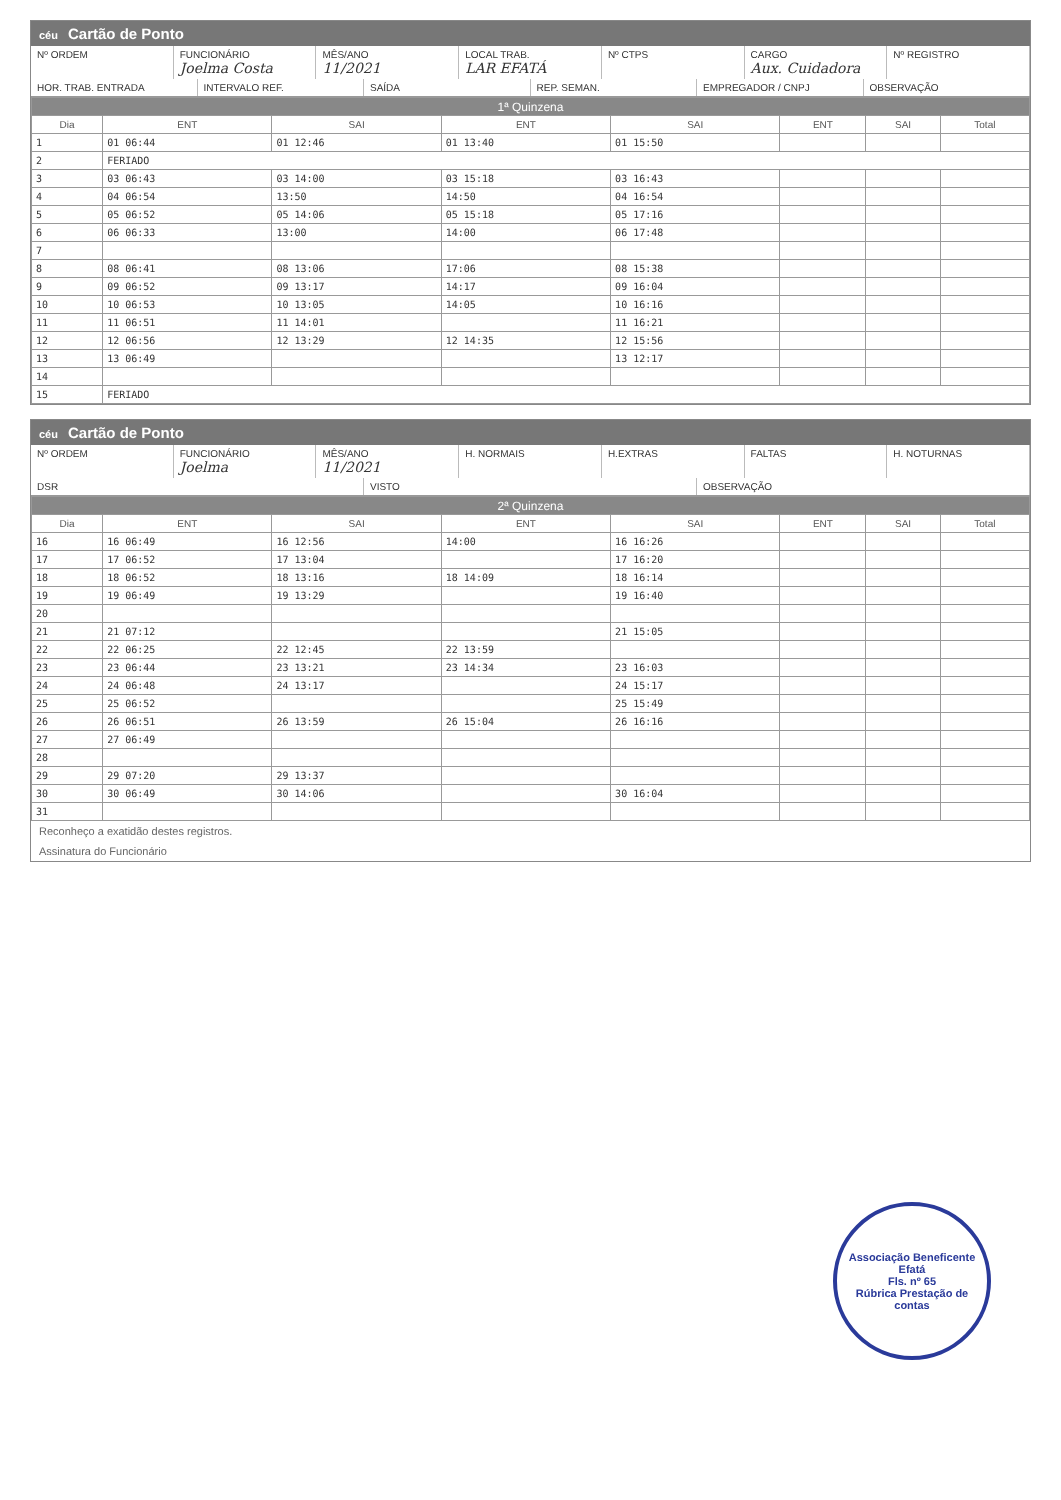céu Cartão de Ponto
Nº ORDEM
FUNCIONÁRIO
Joelma Costa
MÊS/ANO
11/2021
LOCAL TRAB.
LAR EFATÁ
Nº CTPS
CARGO
Aux. Cuidadora
Nº REGISTRO
HOR. TRAB. ENTRADA
INTERVALO REF.
SAÍDA
REP. SEMAN.
EMPREGADOR / CNPJ
OBSERVAÇÃO
| 1ª Quinzena | | | | | | | |
| --- | --- | --- | --- | --- | --- | --- | --- |
| Dia | ENT | SAI | ENT | SAI | ENT | SAI | Total |
| 1 | 01 06:44 | 01 12:46 | 01 13:40 | 01 15:50 | | | |
| 2 | FERIADO | | | | | | |
| 3 | 03 06:43 | 03 14:00 | 03 15:18 | 03 16:43 | | | |
| 4 | 04 06:54 | 13:50 | 14:50 | 04 16:54 | | | |
| 5 | 05 06:52 | 05 14:06 | 05 15:18 | 05 17:16 | | | |
| 6 | 06 06:33 | 13:00 | 14:00 | 06 17:48 | | | |
| 7 | | | | | | | |
| 8 | 08 06:41 | 08 13:06 | 17:06 | 08 15:38 | | | |
| 9 | 09 06:52 | 09 13:17 | 14:17 | 09 16:04 | | | |
| 10 | 10 06:53 | 10 13:05 | 14:05 | 10 16:16 | | | |
| 11 | 11 06:51 | 11 14:01 | | 11 16:21 | | | |
| 12 | 12 06:56 | 12 13:29 | 12 14:35 | 12 15:56 | | | |
| 13 | 13 06:49 | | | 13 12:17 | | | |
| 14 | | | | | | | |
| 15 | FERIADO | | | | | | |
céu Cartão de Ponto
Nº ORDEM
FUNCIONÁRIO
Joelma
MÊS/ANO
11/2021
H. NORMAIS
H.EXTRAS
FALTAS
H. NOTURNAS
DSR
VISTO
OBSERVAÇÃO
| 2ª Quinzena | | | | | | | |
| --- | --- | --- | --- | --- | --- | --- | --- |
| Dia | ENT | SAI | ENT | SAI | ENT | SAI | Total |
| 16 | 16 06:49 | 16 12:56 | 14:00 | 16 16:26 | | | |
| 17 | 17 06:52 | 17 13:04 | | 17 16:20 | | | |
| 18 | 18 06:52 | 18 13:16 | 18 14:09 | 18 16:14 | | | |
| 19 | 19 06:49 | 19 13:29 | | 19 16:40 | | | |
| 20 | | | | | | | |
| 21 | 21 07:12 | | | 21 15:05 | | | |
| 22 | 22 06:25 | 22 12:45 | 22 13:59 | | | | |
| 23 | 23 06:44 | 23 13:21 | 23 14:34 | 23 16:03 | | | |
| 24 | 24 06:48 | 24 13:17 | | 24 15:17 | | | |
| 25 | 25 06:52 | | | 25 15:49 | | | |
| 26 | 26 06:51 | 26 13:59 | 26 15:04 | 26 16:16 | | | |
| 27 | 27 06:49 | | | | | | |
| 28 | | | | | | | |
| 29 | 29 07:20 | 29 13:37 | | | | | |
| 30 | 30 06:49 | 30 14:06 | | 30 16:04 | | | |
| 31 | | | | | | | |
Reconheço a exatidão destes registros.
Assinatura do Funcionário
Associação Beneficente Efatá
Fls. nº 65
Rúbrica Prestação de contas